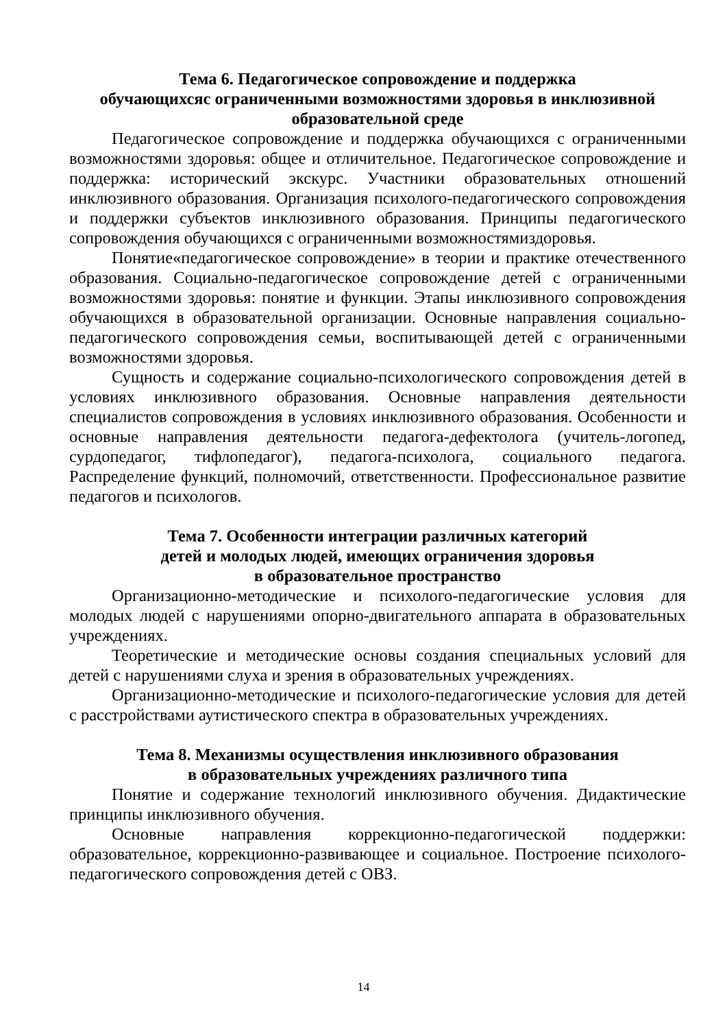Тема 6. Педагогическое сопровождение и поддержка
обучающихсяс ограниченными возможностями здоровья в инклюзивной
образовательной среде
Педагогическое сопровождение и поддержка обучающихся с ограниченными возможностями здоровья: общее и отличительное. Педагогическое сопровождение и поддержка: исторический экскурс. Участники образовательных отношений инклюзивного образования. Организация психолого-педагогического сопровождения и поддержки субъектов инклюзивного образования. Принципы педагогического сопровождения обучающихся с ограниченными возможностямиздоровья.
Понятие«педагогическое сопровождение» в теории и практике отечественного образования. Социально-педагогическое сопровождение детей с ограниченными возможностями здоровья: понятие и функции. Этапы инклюзивного сопровождения обучающихся в образовательной организации. Основные направления социально-педагогического сопровождения семьи, воспитывающей детей с ограниченными возможностями здоровья.
Сущность и содержание социально-психологического сопровождения детей в условиях инклюзивного образования. Основные направления деятельности специалистов сопровождения в условиях инклюзивного образования. Особенности и основные направления деятельности педагога-дефектолога (учитель-логопед, сурдопедагог, тифлопедагог), педагога-психолога, социального педагога. Распределение функций, полномочий, ответственности. Профессиональное развитие педагогов и психологов.
Тема 7. Особенности интеграции различных категорий
детей и молодых людей, имеющих ограничения здоровья
в образовательное пространство
Организационно-методические и психолого-педагогические условия для молодых людей с нарушениями опорно-двигательного аппарата в образовательных учреждениях.
Теоретические и методические основы создания специальных условий для детей с нарушениями слуха и зрения в образовательных учреждениях.
Организационно-методические и психолого-педагогические условия для детей с расстройствами аутистического спектра в образовательных учреждениях.
Тема 8. Механизмы осуществления инклюзивного образования
в образовательных учреждениях различного типа
Понятие и содержание технологий инклюзивного обучения. Дидактические принципы инклюзивного обучения.
Основные направления коррекционно-педагогической поддержки: образовательное, коррекционно-развивающее и социальное. Построение психолого-педагогического сопровождения детей с ОВЗ.
14